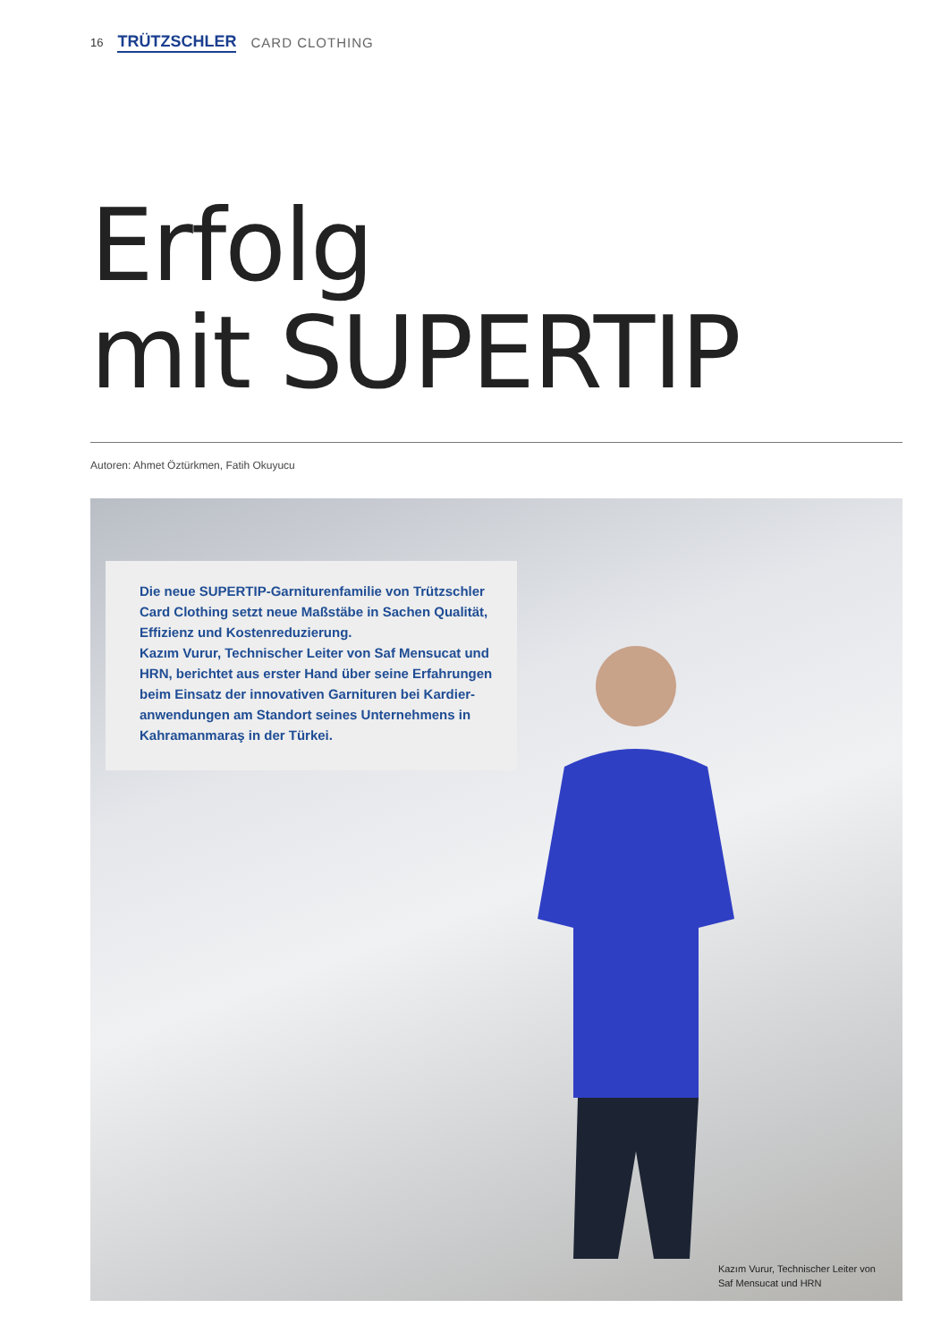16 TRÜTZSCHLER CARD CLOTHING
Erfolg
mit SUPERTIP
Autoren: Ahmet Öztürkmen, Fatih Okuyucu
Die neue SUPERTIP-Garniturenfamilie von Trützschler Card Clothing setzt neue Maßstäbe in Sachen Qualität, Effizienz und Kostenreduzierung.
Kazım Vurur, Technischer Leiter von Saf Mensucat und HRN, berichtet aus erster Hand über seine Erfahrungen beim Einsatz der innovativen Garnituren bei Kardier­anwendungen am Standort seines Unternehmens in Kahramanmaraş in der Türkei.
Kazım Vurur, Technischer Leiter von
Saf Mensucat und HRN